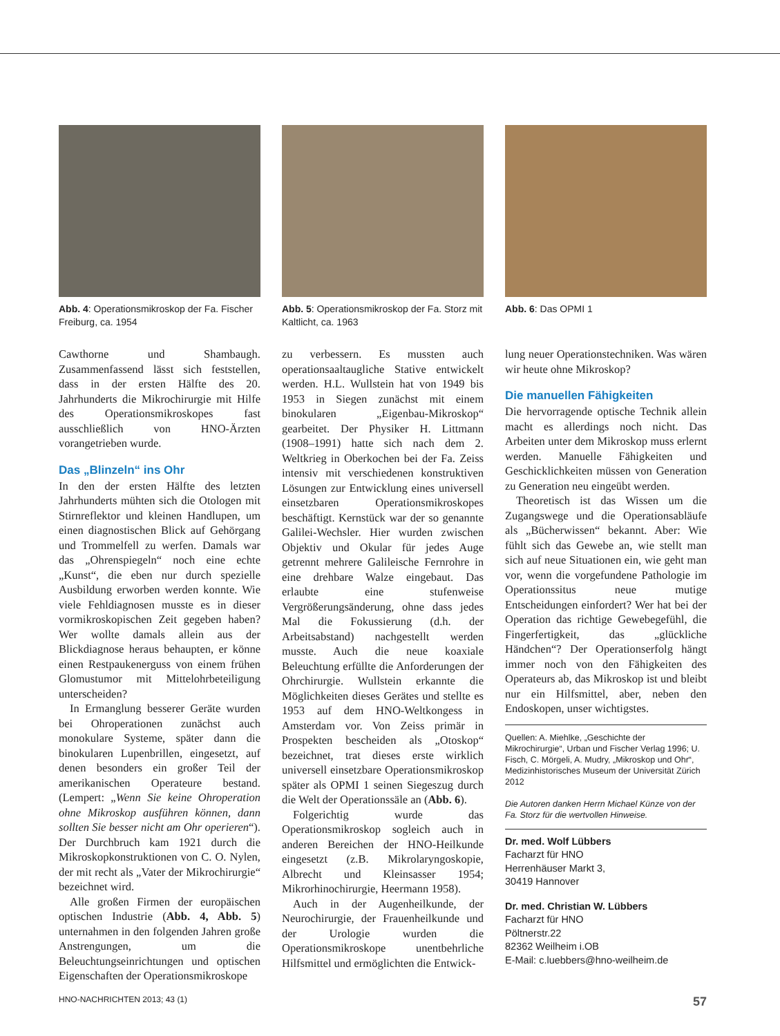Abb. 4: Operationsmikroskop der Fa. Fischer Freiburg, ca. 1954
Abb. 5: Operationsmikroskop der Fa. Storz mit Kaltlicht, ca. 1963
Abb. 6: Das OPMI 1
Cawthorne und Shambaugh. Zusammenfassend lässt sich feststellen, dass in der ersten Hälfte des 20. Jahrhunderts die Mikrochirurgie mit Hilfe des Operationsmikroskopes fast ausschließlich von HNO-Ärzten vorangetrieben wurde.
Das „Blinzeln“ ins Ohr
In den der ersten Hälfte des letzten Jahrhunderts mühten sich die Otologen mit Stirnreflektor und kleinen Handlupen, um einen diagnostischen Blick auf Gehörgang und Trommelfell zu werfen. Damals war das „Ohrenspiegeln“ noch eine echte „Kunst“, die eben nur durch spezielle Ausbildung erworben werden konnte. Wie viele Fehldiagnosen musste es in dieser vormikroskopischen Zeit gegeben haben? Wer wollte damals allein aus der Blickdiagnose heraus behaupten, er könne einen Restpaukenerguss von einem frühen Glomustumor mit Mittelohrbeteiligung unterscheiden?
In Ermanglung besserer Geräte wurden bei Ohroperationen zunächst auch monokulare Systeme, später dann die binokularen Lupenbrillen, eingesetzt, auf denen besonders ein großer Teil der amerikanischen Operateure bestand. (Lempert: „Wenn Sie keine Ohroperation ohne Mikroskop ausführen können, dann sollten Sie besser nicht am Ohr operieren“). Der Durchbruch kam 1921 durch die Mikroskopkonstruktionen von C. O. Nylen, der mit recht als „Vater der Mikrochirurgie“ bezeichnet wird.
Alle großen Firmen der europäischen optischen Industrie (Abb. 4, Abb. 5) unternahmen in den folgenden Jahren große Anstrengungen, um die Beleuchtungseinrichtungen und optischen Eigenschaften der Operationsmikroskope
zu verbessern. Es mussten auch operationsaaltaugliche Stative entwickelt werden. H.L. Wullstein hat von 1949 bis 1953 in Siegen zunächst mit einem binokularen „Eigenbau-Mikroskop“ gearbeitet. Der Physiker H. Littmann (1908–1991) hatte sich nach dem 2. Weltkrieg in Oberkochen bei der Fa. Zeiss intensiv mit verschiedenen konstruktiven Lösungen zur Entwicklung eines universell einsetzbaren Operationsmikroskopes beschäftigt. Kernstück war der so genannte Galilei-Wechsler. Hier wurden zwischen Objektiv und Okular für jedes Auge getrennt mehrere Galileische Fernrohre in eine drehbare Walze eingebaut. Das erlaubte eine stufenweise Vergrößerungsänderung, ohne dass jedes Mal die Fokussierung (d.h. der Arbeitsabstand) nachgestellt werden musste. Auch die neue koaxiale Beleuchtung erfüllte die Anforderungen der Ohrchirurgie. Wullstein erkannte die Möglichkeiten dieses Gerätes und stellte es 1953 auf dem HNO-Weltkongess in Amsterdam vor. Von Zeiss primär in Prospekten bescheiden als „Otoskop“ bezeichnet, trat dieses erste wirklich universell einsetzbare Operationsmikroskop später als OPMI 1 seinen Siegeszug durch die Welt der Operationssäle an (Abb. 6).
Folgerichtig wurde das Operationsmikroskop sogleich auch in anderen Bereichen der HNO-Heilkunde eingesetzt (z.B. Mikrolaryngoskopie, Albrecht und Kleinsasser 1954; Mikrorhinochirurgie, Heermann 1958).
Auch in der Augenheilkunde, der Neurochirurgie, der Frauenheilkunde und der Urologie wurden die Operationsmikroskope unentbehrliche Hilfsmittel und ermöglichten die Entwick-
lung neuer Operationstechniken. Was wären wir heute ohne Mikroskop?
Die manuellen Fähigkeiten
Die hervorragende optische Technik allein macht es allerdings noch nicht. Das Arbeiten unter dem Mikroskop muss erlernt werden. Manuelle Fähigkeiten und Geschicklichkeiten müssen von Generation zu Generation neu eingeübt werden.
Theoretisch ist das Wissen um die Zugangswege und die Operationsabläufe als „Bücherwissen“ bekannt. Aber: Wie fühlt sich das Gewebe an, wie stellt man sich auf neue Situationen ein, wie geht man vor, wenn die vorgefundene Pathologie im Operationssitus neue mutige Entscheidungen einfordert? Wer hat bei der Operation das richtige Gewebegefühl, die Fingerfertigkeit, das „glückliche Händchen“? Der Operationserfolg hängt immer noch von den Fähigkeiten des Operateurs ab, das Mikroskop ist und bleibt nur ein Hilfsmittel, aber, neben den Endoskopen, unser wichtigstes.
Quellen: A. Miehlke, „Geschichte der Mikrochirurgie“, Urban und Fischer Verlag 1996; U. Fisch, C. Mörgeli, A. Mudry, „Mikroskop und Ohr“, Medizinhistorisches Museum der Universität Zürich 2012
Die Autoren danken Herrn Michael Künze von der Fa. Storz für die wertvollen Hinweise.
Dr. med. Wolf Lübbers
Facharzt für HNO
Herrenhäuser Markt 3,
30419 Hannover
Dr. med. Christian W. Lübbers
Facharzt für HNO
Pöltnerstr.22
82362 Weilheim i.OB
E-Mail: c.luebbers@hno-weilheim.de
HNO-NACHRICHTEN 2013; 43 (1) 57